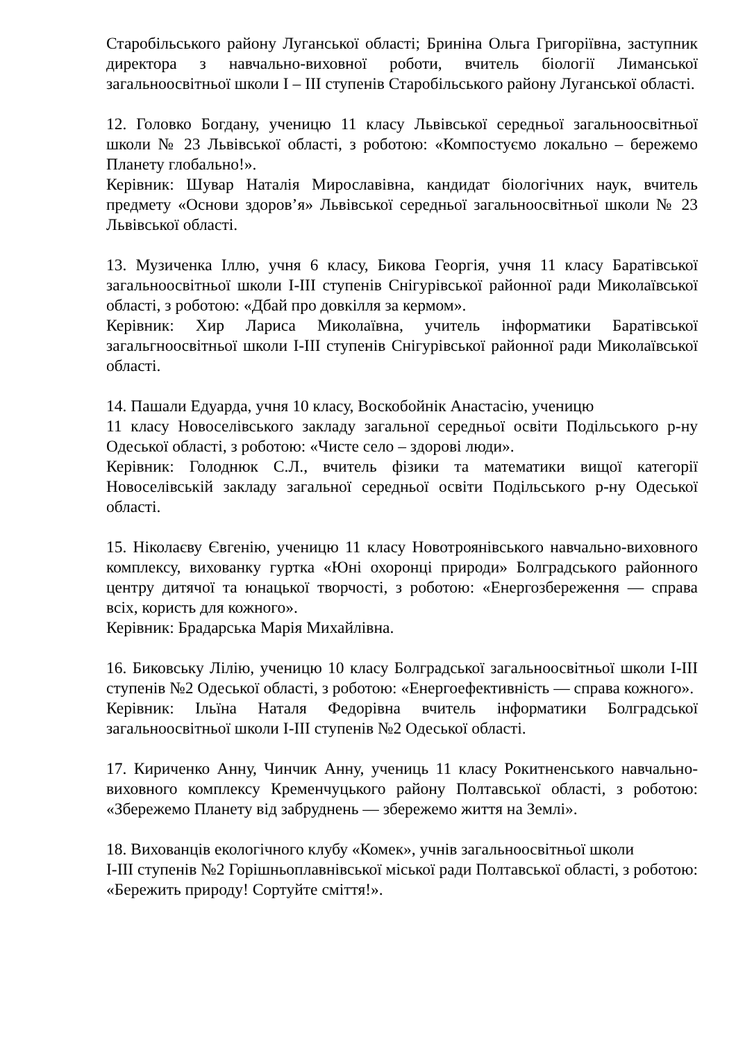Старобільського району Луганської області; Бриніна Ольга Григоріївна, заступник директора з навчально-виховної роботи, вчитель біології Лиманської загальноосвітньої школи I – III ступенів Старобільського району Луганської області.
12. Головко Богдану, ученицю 11 класу Львівської середньої загальноосвітньої школи № 23 Львівської області, з роботою: «Компостуємо локально – бережемо Планету глобально!».
Керівник: Шувар Наталія Мирославівна, кандидат біологічних наук, вчитель предмету «Основи здоров’я» Львівської середньої загальноосвітньої школи № 23 Львівської області.
13. Музиченка Іллю, учня 6 класу, Бикова Георгія, учня 11 класу Баратівської загальноосвітньої школи І-ІІІ ступенів Снігурівської районної ради Миколаївської області, з роботою: «Дбай про довкілля за кермом».
Керівник: Хир Лариса Миколаївна, учитель інформатики Баратівської загальгноосвітньої школи І-ІІІ ступенів Снігурівської районної ради Миколаївської області.
14. Пашали Едуарда, учня 10 класу, Воскобойнік Анастасію, ученицю
11 класу Новоселівського закладу загальної середньої освіти Подільського р-ну Одеської області, з роботою: «Чисте село – здорові люди».
Керівник: Голоднюк С.Л., вчитель фізики та математики вищої категорії Новоселівській закладу загальної середньої освіти Подільського р-ну Одеської області.
15. Ніколаєву Євгенію, ученицю 11 класу Новотроянівського навчально-виховного комплексу, вихованку гуртка «Юні охоронці природи» Болградського районного центру дитячої та юнацької творчості, з роботою: «Енергозбереження — справа всіх, користь для кожного».
Керівник: Брадарська Марія Михайлівна.
16. Биковську Лілію, ученицю 10 класу Болградської загальноосвітньої школи I-III ступенів №2 Одеської області, з роботою: «Енергоефективність — справа кожного».
Керівник: Ільїна Наталя Федорівна вчитель інформатики Болградської загальноосвітньої школи I-III ступенів №2 Одеської області.
17. Кириченко Анну, Чинчик Анну, учениць 11 класу Рокитненського навчально-виховного комплексу Кременчуцького району Полтавської області, з роботою: «Збережемо Планету від забруднень — збережемо життя на Землі».
18. Вихованців екологічного клубу «Комек», учнів загальноосвітньої школи
І-ІІІ ступенів №2 Горішньоплавнівської міської ради Полтавської області, з роботою: «Бережить природу! Сортуйте сміття!».